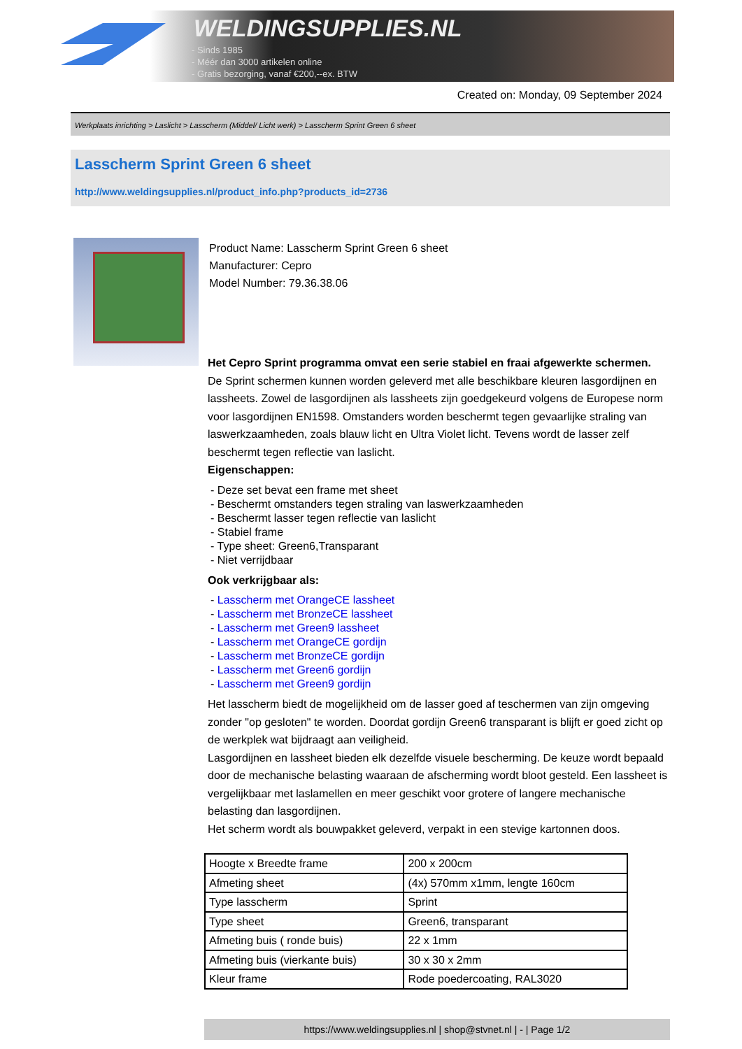WELDINGSUPPLIES.NL
- Sinds 1985
- Méér dan 3000 artikelen online
- Gratis bezorging, vanaf €200,--ex. BTW
Created on: Monday, 09 September 2024
Werkplaats inrichting > Laslicht > Lasscherm (Middel/ Licht werk) > Lasscherm Sprint Green 6 sheet
Lasscherm Sprint Green 6 sheet
http://www.weldingsupplies.nl/product_info.php?products_id=2736
Product Name: Lasscherm Sprint Green 6 sheet
Manufacturer: Cepro
Model Number: 79.36.38.06
Het Cepro Sprint programma omvat een serie stabiel en fraai afgewerkte schermen.
De Sprint schermen kunnen worden geleverd met alle beschikbare kleuren lasgordijnen en lassheets. Zowel de lasgordijnen als lassheets zijn goedgekeurd volgens de Europese norm voor lasgordijnen EN1598. Omstanders worden beschermt tegen gevaarlijke straling van laswerkzaamheden, zoals blauw licht en Ultra Violet licht. Tevens wordt de lasser zelf beschermt tegen reflectie van laslicht.
Eigenschappen:
- Deze set bevat een frame met sheet
- Beschermt omstanders tegen straling van laswerkzaamheden
- Beschermt lasser tegen reflectie van laslicht
- Stabiel frame
- Type sheet: Green6,Transparant
- Niet verrijdbaar
Ook verkrijgbaar als:
- Lasscherm met OrangeCE lassheet
- Lasscherm met BronzeCE lassheet
- Lasscherm met Green9 lassheet
- Lasscherm met OrangeCE gordijn
- Lasscherm met BronzeCE gordijn
- Lasscherm met Green6 gordijn
- Lasscherm met Green9 gordijn
Het lasscherm biedt de mogelijkheid om de lasser goed af teschermen van zijn omgeving zonder "op gesloten" te worden. Doordat gordijn Green6 transparant is blijft er goed zicht op de werkplek wat bijdraagt aan veiligheid.
Lasgordijnen en lassheet bieden elk dezelfde visuele bescherming. De keuze wordt bepaald door de mechanische belasting waaraan de afscherming wordt bloot gesteld. Een lassheet is vergelijkbaar met laslamellen en meer geschikt voor grotere of langere mechanische belasting dan lasgordijnen.
Het scherm wordt als bouwpakket geleverd, verpakt in een stevige kartonnen doos.
| Hoogte x Breedte frame | 200 x 200cm |
| Afmeting sheet | (4x) 570mm x1mm, lengte 160cm |
| Type lasscherm | Sprint |
| Type sheet | Green6, transparant |
| Afmeting buis ( ronde buis) | 22 x 1mm |
| Afmeting buis (vierkante buis) | 30 x 30 x 2mm |
| Kleur frame | Rode poedercoating, RAL3020 |
https://www.weldingsupplies.nl | shop@stvnet.nl | - | Page 1/2